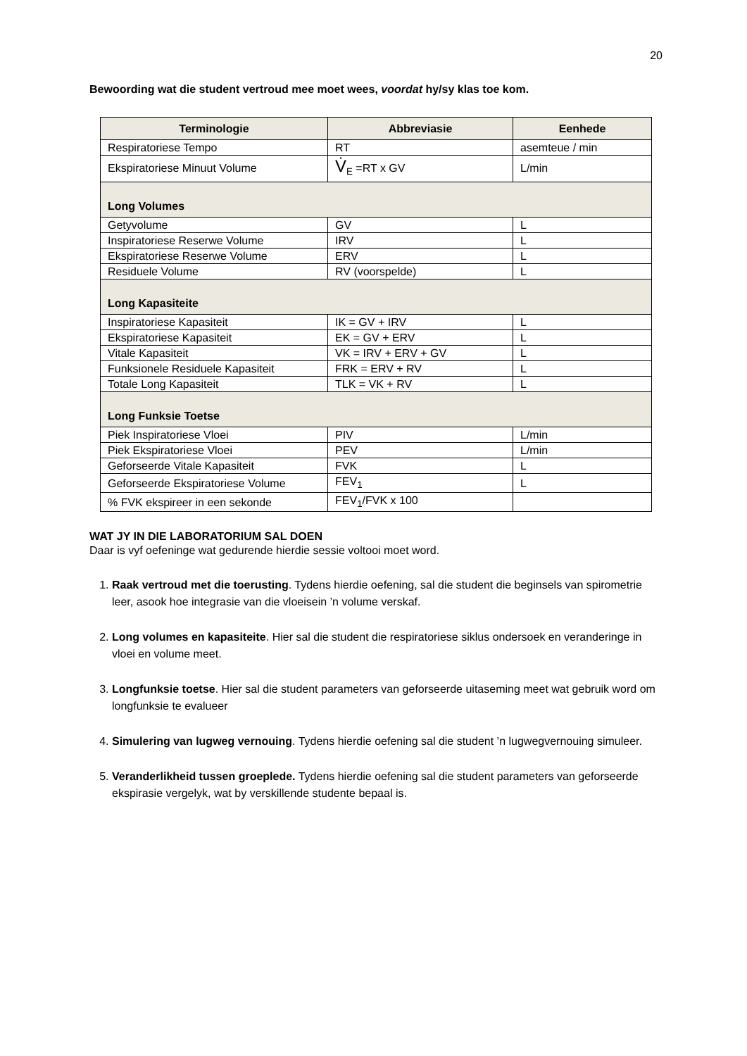20
Bewoording wat die student vertroud mee moet wees, voordat hy/sy klas toe kom.
| Terminologie | Abbreviasie | Eenhede |
| --- | --- | --- |
| Respiratoriese Tempo | RT | asemteue / min |
| Ekspiratoriese Minuut Volume | V̇<sub>E</sub> =RT x GV | L/min |
| Long Volumes | | |
| Getyvolume | GV | L |
| Inspiratoriese Reserwe Volume | IRV | L |
| Ekspiratoriese Reserwe Volume | ERV | L |
| Residuele Volume | RV (voorspelde) | L |
| Long Kapasiteite | | |
| Inspiratoriese Kapasiteit | IK = GV + IRV | L |
| Ekspiratoriese Kapasiteit | EK = GV + ERV | L |
| Vitale Kapasiteit | VK = IRV + ERV + GV | L |
| Funksionele Residuele Kapasiteit | FRK = ERV + RV | L |
| Totale Long Kapasiteit | TLK = VK + RV | L |
| Long Funksie Toetse | | |
| Piek Inspiratoriese Vloei | PIV | L/min |
| Piek Ekspiratoriese Vloei | PEV | L/min |
| Geforseerde Vitale Kapasiteit | FVK | L |
| Geforseerde Ekspiratoriese Volume | FEV<sub>1</sub> | L |
| % FVK ekspireer in een sekonde | FEV<sub>1</sub>/FVK x 100 | |
WAT JY IN DIE LABORATORIUM SAL DOEN
Daar is vyf oefeninge wat gedurende hierdie sessie voltooi moet word.
1. Raak vertroud met die toerusting. Tydens hierdie oefening, sal die student die beginsels van spirometrie leer, asook hoe integrasie van die vloeisein ’n volume verskaf.
2. Long volumes en kapasiteite. Hier sal die student die respiratoriese siklus ondersoek en veranderinge in vloei en volume meet.
3. Longfunksie toetse. Hier sal die student parameters van geforseerde uitaseming meet wat gebruik word om longfunksie te evalueer
4. Simulering van lugweg vernouing. Tydens hierdie oefening sal die student ’n lugwegvernouing simuleer.
5. Veranderlikheid tussen groeplede. Tydens hierdie oefening sal die student parameters van geforseerde ekspirasie vergelyk, wat by verskillende studente bepaal is.